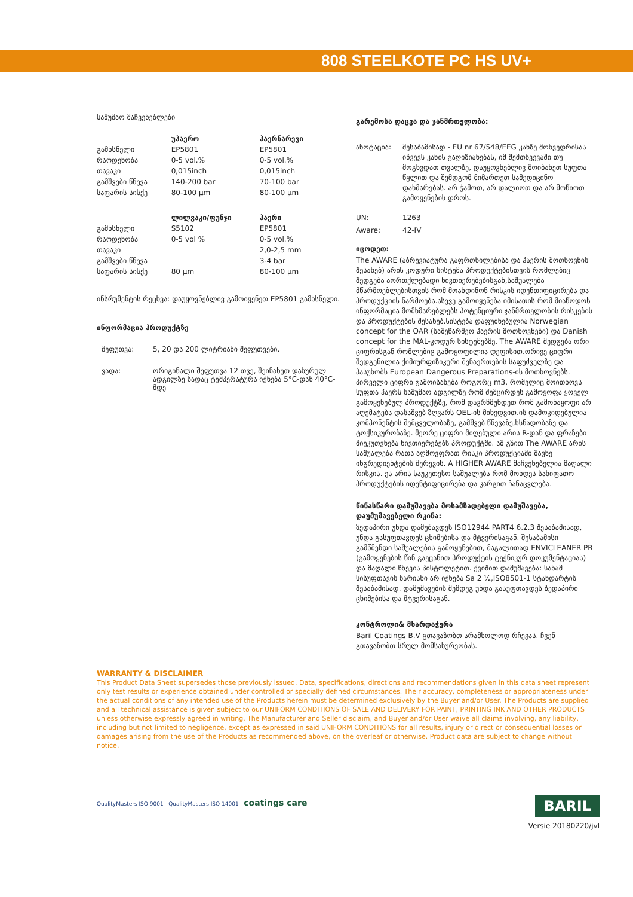808 STEELKOTE PC HS UV+
სამუშაო მაჩვენებლები
| | უჰაერო | ჰაერნარევი |
| --- | --- | --- |
| გამხსნელი | EP5801 | EP5801 |
| რაოდენობა | 0-5 vol.% | 0-5 vol.% |
| თავაკი | 0,015inch | 0,015inch |
| გამშვები წნევა | 140-200 bar | 70-100 bar |
| საფარის სისქე | 80-100 µm | 80-100 µm |
| | ლილვაკი/ფუნჯი | ჰაერი |
| გამხსნელი | S5102 | EP5801 |
| რაოდენობა | 0-5 vol % | 0-5 vol.% |
| თავაკი | | 2,0-2,5 mm |
| გამშვები წნევა | | 3-4 bar |
| საფარის სისქე | 80 µm | 80-100 µm |
ინსრუმენტის რეცხვა: დაუყოვნებლივ გამოიყენეთ EP5801 გამხსნელი.
ინფორმაცია პროდუქტზე
| შეფუთვა: | 5, 20 და 200 ლიტრიანი შეფუთვები. |
| ვადა: | ორიგინალი შეფუთვა 12 თვე, შეინახეთ დახურულ ადგილზე სადაც ტემპერატურა იქნება 5°C-დან 40°C-მდე |
გარემოსა დაცვა და ჯანმრთელობა:
| ანოტაცია: | შესაბამისად - EU nr 67/548/EEG კანზე მოხვედრისას იწვევს კანის გაღიზიანებას, იმ შემთხვევაში თუ მოგხვდათ თვალზე, დაუყოვნებლივ მოიბანეთ სუფთა წყლით და შემდგომ მიმართეთ სამედიცინო დახმარებას. არ ჭამოთ, არ დალიოთ და არ მოწიოთ გამოყენების დროს. |
| UN: | 1263 |
| Aware: | 42-IV |
იცოდეთ:
The AWARE (აბრევიატურა გაფრთხილებისა და ჰაერის მოთხოვნის შესახებ) არის კოდური სისტემა პროდუქტებისთვის რომლებიც შედგება აორთქლებადი ნივთიერებებისგან,საშუალება მწარმოებლებისთვის რომ მოახდინონ რისკის იდენთიფიცირება და პროდუქციის წარმოება.ასევე გამოიყენება იმისათის რომ მიაწოდოს ინფორმაცია მომხმარებლებს პოტენციური ჯანმრთელობის რისკების და პროდუქტების შესახებ.სისტება დაფუძნებულია Norwegian concept for the OAR (სამეწარმეო ჰაერის მოთხოვნები) და Danish concept for the MAL-კოდურ სისტემებზე. The AWARE შედგება ორი ციფრისგან რომლებიც გამოყოფილია დეფისით.ორივე ციფრი შედგენილია ქიმიურფიზიკური შენაერთების საფუძველზე და პასუხობს European Dangerous Preparations-ის მოთხოვნებს. პირველი ციფრი გამოისახება როგორც m3, რომელიც მოითხოვს სუფთა ჰაერს სამუშაო ადგილზე რომ შემცირდეს გამოყოფა ყოველ გამოყენებულ პროდუქტზე, რომ დავრწმუნდეთ რომ გამონაყოფი არ აღემატება დასაშვებ ზღვარს OEL-ის მიხედვით.ის დამოკიდებულია კომპონენტის შემცველობაზე, გამშვებ წნევაზე,ხსნადობაზე და ტოქსიკურობაზე. მეორე ციფრი მიღებული არის R-დან და ფრაზები მიეკუთვნება ნივთიერებებს პროდუქტში. ამ გზით The AWARE არის საშუალება რათა აღმოვფრათ რისკი პროდუქციაში მავნე ინგრედიენტების შერევის. A HIGHER AWARE მაჩვენებელია მაღალი რისკის. ეს არის საუკეთესო საშუალება რომ მოხდეს სახიფათო პროდუქტების იდენტიფიცირება და კარგით ჩანაცვლება.
წინასწარი დამუშავება მოსამზადებელი დამუშავება, დაუმუშავებელი რკინა:
ზედაპირი უნდა დამუშავდეს ISO12944 PART4 6.2.3 შესაბამისად, უნდა გასუფთავდეს ცხიმებისა და მტვერისაგან. შესაბამისი გამწმენდი საშუალების გამოყენებით, მაგალითად ENVICLEANER PR (გამოყენების წინ გაეცანით პროდუქტის ტექნიკურ დოკუმენტაციას) და მაღალი წნევის პისტოლეტით. ქვიშით დამუშავება: სანამ სისუფთავის ხარისხი არ იქნება Sa 2 ½,ISO8501-1 სტანდარტის შესაბამისად. დამუშავების შემდეგ უნდა გასუფთავდეს ზედაპირი ცხიმებისა და მტვერისაგან.
კონტროლი& მხარდაჭერა
Baril Coatings B.V გთავაზობთ არამხოლოდ რჩევას. ჩვენ გთავაზობთ სრულ მომსახურეობას.
WARRANTY & DISCLAIMER
This Product Data Sheet supersedes those previously issued. Data, specifications, directions and recommendations given in this data sheet represent only test results or experience obtained under controlled or specially defined circumstances. Their accuracy, completeness or appropriateness under the actual conditions of any intended use of the Products herein must be determined exclusively by the Buyer and/or User. The Products are supplied and all technical assistance is given subject to our UNIFORM CONDITIONS OF SALE AND DELIVERY FOR PAINT, PRINTING INK AND OTHER PRODUCTS unless otherwise expressly agreed in writing. The Manufacturer and Seller disclaim, and Buyer and/or User waive all claims involving, any liability, including but not limited to negligence, except as expressed in said UNIFORM CONDITIONS for all results, injury or direct or consequential losses or damages arising from the use of the Products as recommended above, on the overleaf or otherwise. Product data are subject to change without notice.
QualityMasters ISO 9001 QualityMasters ISO 14001 coatings care
BARIL
Versie 20180220/jvl